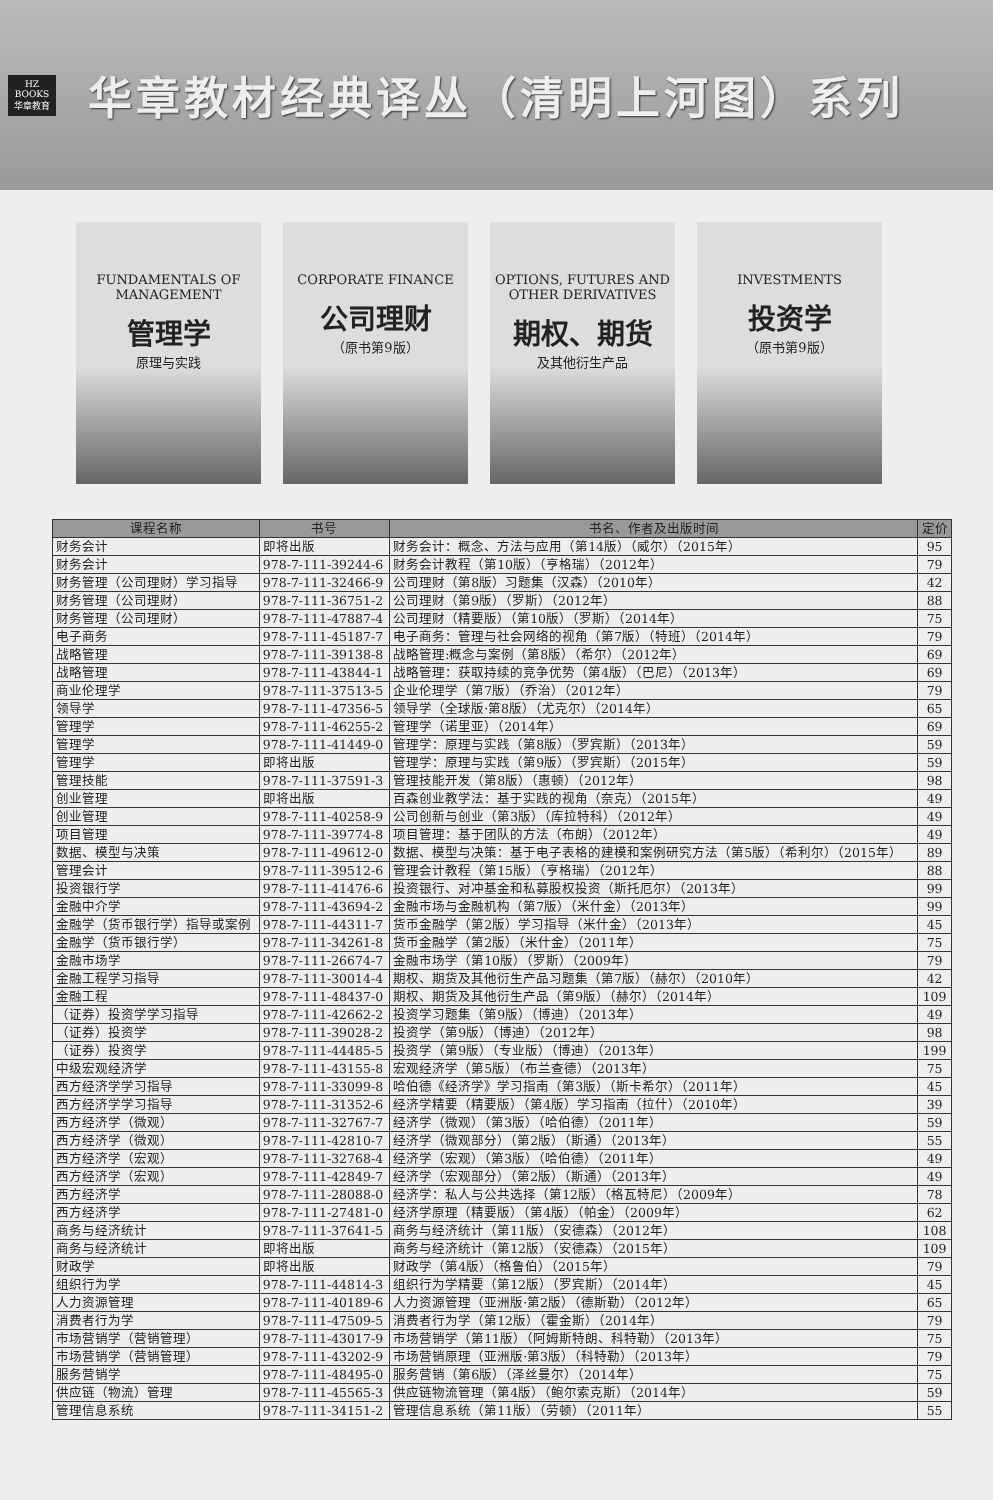HZ BOOKS
华章教育
华章教材经典译丛（清明上河图）系列
FUNDAMENTALS OF MANAGEMENT
管理学
原理与实践
CORPORATE FINANCE
公司理财
（原书第9版）
OPTIONS, FUTURES AND OTHER DERIVATIVES
期权、期货
及其他衍生产品
INVESTMENTS
投资学
（原书第9版）
| 课程名称 | 书号 | 书名、作者及出版时间 | 定价 |
| --- | --- | --- | --- |
| 财务会计 | 即将出版 | 财务会计：概念、方法与应用（第14版）（威尔）（2015年） | 95 |
| 财务会计 | 978-7-111-39244-6 | 财务会计教程（第10版）（亨格瑞）（2012年） | 79 |
| 财务管理（公司理财）学习指导 | 978-7-111-32466-9 | 公司理财（第8版）习题集（汉森）（2010年） | 42 |
| 财务管理（公司理财） | 978-7-111-36751-2 | 公司理财（第9版）（罗斯）（2012年） | 88 |
| 财务管理（公司理财） | 978-7-111-47887-4 | 公司理财（精要版）（第10版）（罗斯）（2014年） | 75 |
| 电子商务 | 978-7-111-45187-7 | 电子商务：管理与社会网络的视角（第7版）（特班）（2014年） | 79 |
| 战略管理 | 978-7-111-39138-8 | 战略管理:概念与案例（第8版）（希尔）（2012年） | 69 |
| 战略管理 | 978-7-111-43844-1 | 战略管理：获取持续的竞争优势（第4版）（巴尼）（2013年） | 69 |
| 商业伦理学 | 978-7-111-37513-5 | 企业伦理学（第7版）（乔治）（2012年） | 79 |
| 领导学 | 978-7-111-47356-5 | 领导学（全球版·第8版）（尤克尔）（2014年） | 65 |
| 管理学 | 978-7-111-46255-2 | 管理学（诺里亚）（2014年） | 69 |
| 管理学 | 978-7-111-41449-0 | 管理学：原理与实践（第8版）（罗宾斯）（2013年） | 59 |
| 管理学 | 即将出版 | 管理学：原理与实践（第9版）（罗宾斯）（2015年） | 59 |
| 管理技能 | 978-7-111-37591-3 | 管理技能开发（第8版）（惠顿）（2012年） | 98 |
| 创业管理 | 即将出版 | 百森创业教学法：基于实践的视角（奈克）（2015年） | 49 |
| 创业管理 | 978-7-111-40258-9 | 公司创新与创业（第3版）（库拉特科）（2012年） | 49 |
| 项目管理 | 978-7-111-39774-8 | 项目管理：基于团队的方法（布朗）（2012年） | 49 |
| 数据、模型与决策 | 978-7-111-49612-0 | 数据、模型与决策：基于电子表格的建模和案例研究方法（第5版）（希利尔）（2015年） | 89 |
| 管理会计 | 978-7-111-39512-6 | 管理会计教程（第15版）（亨格瑞）（2012年） | 88 |
| 投资银行学 | 978-7-111-41476-6 | 投资银行、对冲基金和私募股权投资（斯托厄尔）（2013年） | 99 |
| 金融中介学 | 978-7-111-43694-2 | 金融市场与金融机构（第7版）（米什金）（2013年） | 99 |
| 金融学（货币银行学）指导或案例 | 978-7-111-44311-7 | 货币金融学（第2版）学习指导（米什金）（2013年） | 45 |
| 金融学（货币银行学） | 978-7-111-34261-8 | 货币金融学（第2版）（米什金）（2011年） | 75 |
| 金融市场学 | 978-7-111-26674-7 | 金融市场学（第10版）（罗斯）（2009年） | 79 |
| 金融工程学习指导 | 978-7-111-30014-4 | 期权、期货及其他衍生产品习题集（第7版）（赫尔）（2010年） | 42 |
| 金融工程 | 978-7-111-48437-0 | 期权、期货及其他衍生产品（第9版）（赫尔）（2014年） | 109 |
| （证券）投资学学习指导 | 978-7-111-42662-2 | 投资学习题集（第9版）（博迪）（2013年） | 49 |
| （证券）投资学 | 978-7-111-39028-2 | 投资学（第9版）（博迪）（2012年） | 98 |
| （证券）投资学 | 978-7-111-44485-5 | 投资学（第9版）（专业版）（博迪）（2013年） | 199 |
| 中级宏观经济学 | 978-7-111-43155-8 | 宏观经济学（第5版）（布兰查德）（2013年） | 75 |
| 西方经济学学习指导 | 978-7-111-33099-8 | 哈伯德《经济学》学习指南（第3版）（斯卡希尔）（2011年） | 45 |
| 西方经济学学习指导 | 978-7-111-31352-6 | 经济学精要（精要版）（第4版）学习指南（拉什）（2010年） | 39 |
| 西方经济学（微观） | 978-7-111-32767-7 | 经济学（微观）（第3版）（哈伯德）（2011年） | 59 |
| 西方经济学（微观） | 978-7-111-42810-7 | 经济学（微观部分）（第2版）（斯通）（2013年） | 55 |
| 西方经济学（宏观） | 978-7-111-32768-4 | 经济学（宏观）（第3版）（哈伯德）（2011年） | 49 |
| 西方经济学（宏观） | 978-7-111-42849-7 | 经济学（宏观部分）（第2版）（斯通）（2013年） | 49 |
| 西方经济学 | 978-7-111-28088-0 | 经济学：私人与公共选择（第12版）（格瓦特尼）（2009年） | 78 |
| 西方经济学 | 978-7-111-27481-0 | 经济学原理（精要版）（第4版）（帕金）（2009年） | 62 |
| 商务与经济统计 | 978-7-111-37641-5 | 商务与经济统计（第11版）（安德森）（2012年） | 108 |
| 商务与经济统计 | 即将出版 | 商务与经济统计（第12版）（安德森）（2015年） | 109 |
| 财政学 | 即将出版 | 财政学（第4版）（格鲁伯）（2015年） | 79 |
| 组织行为学 | 978-7-111-44814-3 | 组织行为学精要（第12版）（罗宾斯）（2014年） | 45 |
| 人力资源管理 | 978-7-111-40189-6 | 人力资源管理（亚洲版·第2版）（德斯勒）（2012年） | 65 |
| 消费者行为学 | 978-7-111-47509-5 | 消费者行为学（第12版）（霍金斯）（2014年） | 79 |
| 市场营销学（营销管理） | 978-7-111-43017-9 | 市场营销学（第11版）（阿姆斯特朗、科特勒）（2013年） | 75 |
| 市场营销学（营销管理） | 978-7-111-43202-9 | 市场营销原理（亚洲版·第3版）（科特勒）（2013年） | 79 |
| 服务营销学 | 978-7-111-48495-0 | 服务营销（第6版）（泽丝曼尔）（2014年） | 75 |
| 供应链（物流）管理 | 978-7-111-45565-3 | 供应链物流管理（第4版）（鲍尔索克斯）（2014年） | 59 |
| 管理信息系统 | 978-7-111-34151-2 | 管理信息系统（第11版）（劳顿）（2011年） | 55 |